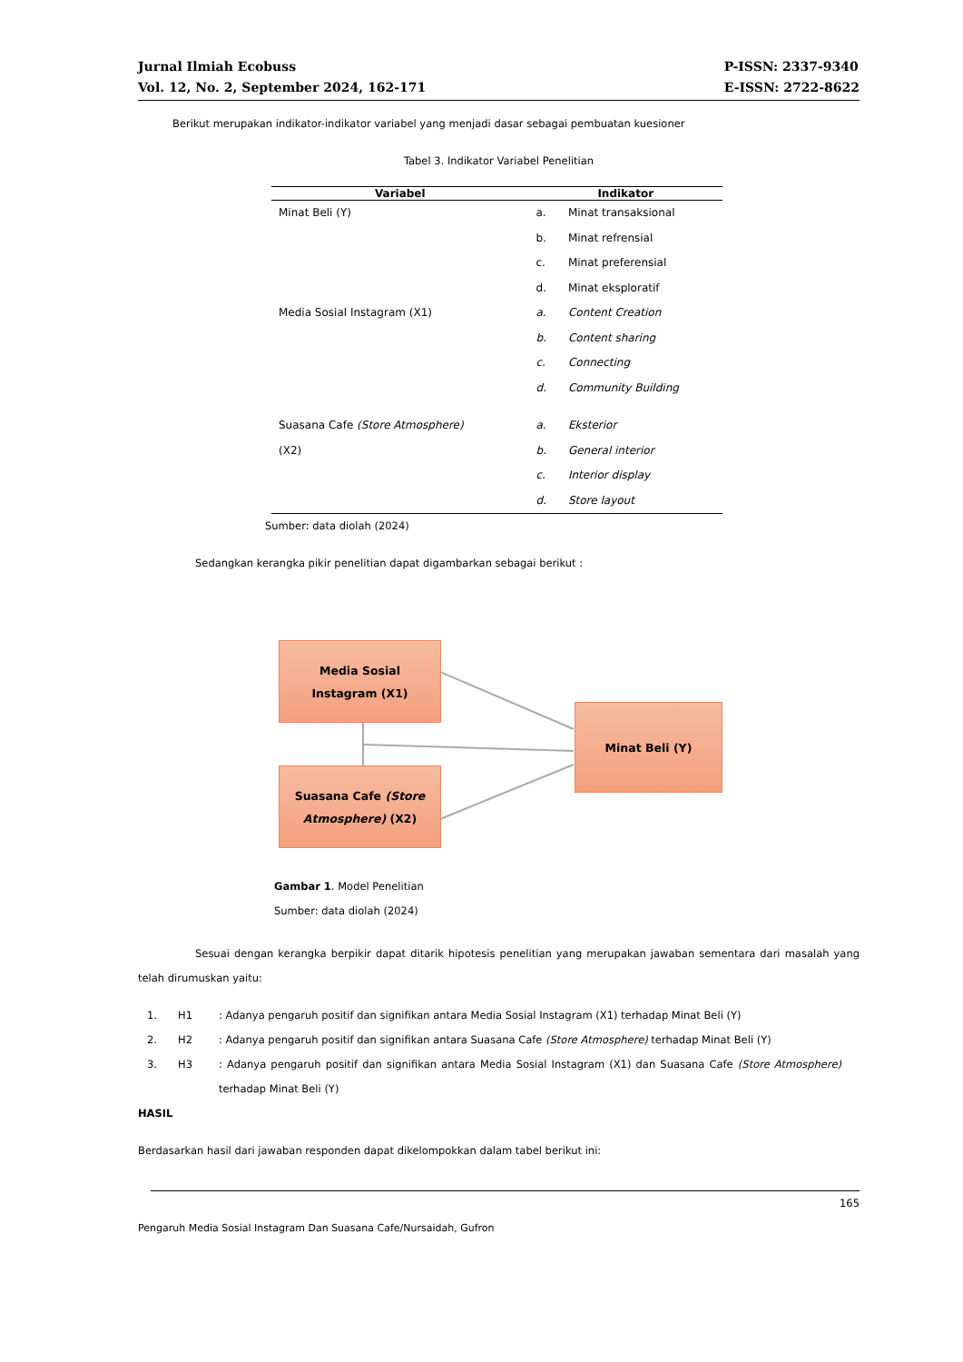Jurnal Ilmiah Ecobuss
Vol. 12, No. 2, September 2024, 162-171
P-ISSN: 2337-9340
E-ISSN: 2722-8622
Berikut merupakan indikator-indikator variabel yang menjadi dasar sebagai pembuatan kuesioner
Tabel 3. Indikator Variabel Penelitian
| Variabel | Indikator | |
| --- | --- | --- |
| Minat Beli (Y) | a. b. c. d. | Minat transaksional Minat refrensial Minat preferensial Minat eksploratif |
| Media Sosial Instagram (X1) | a. b. c. d. | Content Creation Content sharing Connecting Community Building |
| Suasana Cafe (Store Atmosphere) (X2) | a. b. c. d. | Eksterior General interior Interior display Store layout |
Sumber: data diolah (2024)
Sedangkan kerangka pikir penelitian dapat digambarkan sebagai berikut :
Media Sosial
Instagram (X1)
Suasana Cafe (Store
Atmosphere) (X2)
Minat Beli (Y)
Gambar 1. Model Penelitian
Sumber: data diolah (2024)
Sesuai dengan kerangka berpikir dapat ditarik hipotesis penelitian yang merupakan jawaban sementara dari masalah yang telah dirumuskan yaitu:
1. H1
: Adanya pengaruh positif dan signifikan antara Media Sosial Instagram (X1) terhadap Minat Beli (Y)
2. H2
: Adanya pengaruh positif dan signifikan antara Suasana Cafe (Store Atmosphere) terhadap Minat Beli (Y)
3. H3
: Adanya pengaruh positif dan signifikan antara Media Sosial Instagram (X1) dan Suasana Cafe (Store Atmosphere) terhadap Minat Beli (Y)
HASIL
Berdasarkan hasil dari jawaban responden dapat dikelompokkan dalam tabel berikut ini:
165
Pengaruh Media Sosial Instagram Dan Suasana Cafe/Nursaidah, Gufron